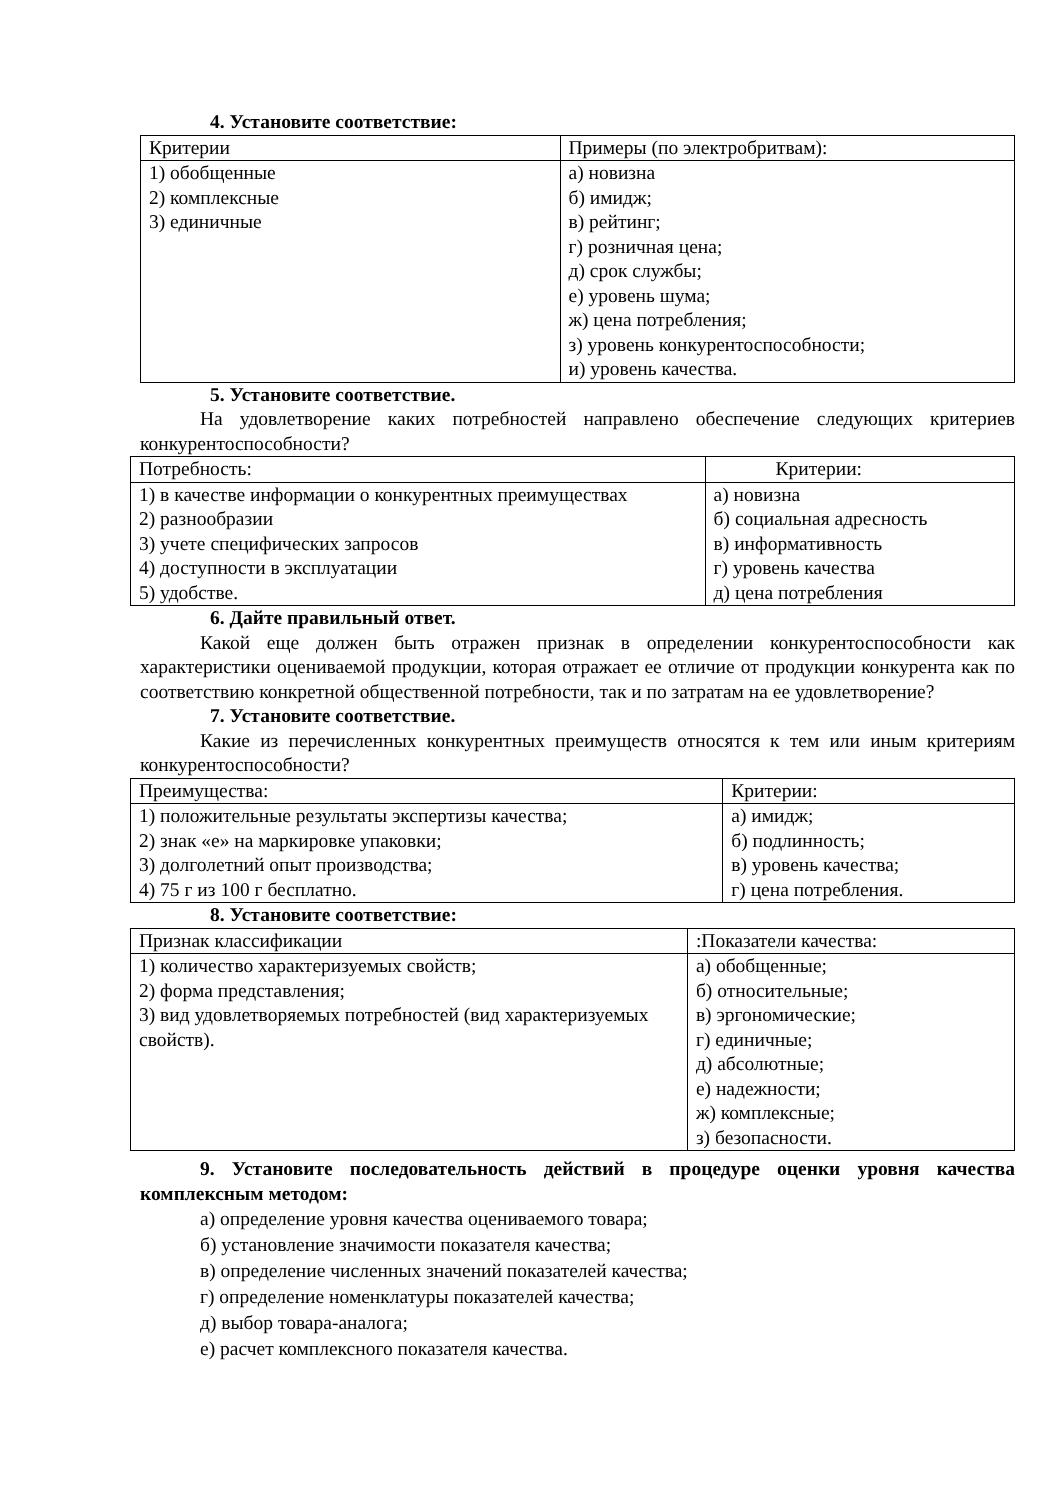4. Установите соответствие:
| Критерии | Примеры (по электробритвам): |
| 1) обобщенные 2) комплексные 3) единичные | а) новизна б) имидж; в) рейтинг; г) розничная цена; д) срок службы; е) уровень шума; ж) цена потребления; з) уровень конкурентоспособности; и) уровень качества. |
5. Установите соответствие.
На удовлетворение каких потребностей направлено обеспечение следующих критериев конкурентоспособности?
| Потребность: | Критерии: |
| 1) в качестве информации о конкурентных преимуществах 2) разнообразии 3) учете специфических запросов 4) доступности в эксплуатации 5) удобстве. | а) новизна б) социальная адресность в) информативность г) уровень качества д) цена потребления |
6. Дайте правильный ответ.
Какой еще должен быть отражен признак в определении конкурентоспособности как характеристики оцениваемой продукции, которая отражает ее отличие от продукции конкурента как по соответствию конкретной общественной потребности, так и по затратам на ее удовлетворение?
7. Установите соответствие.
Какие из перечисленных конкурентных преимуществ относятся к тем или иным критериям конкурентоспособности?
| Преимущества: | Критерии: |
| 1) положительные результаты экспертизы качества; 2) знак «е» на маркировке упаковки; 3) долголетний опыт производства; 4) 75 г из 100 г бесплатно. | а) имидж; б) подлинность; в) уровень качества; г) цена потребления. |
8. Установите соответствие:
| Признак классификации | :Показатели качества: |
| 1) количество характеризуемых свойств; 2) форма представления; 3) вид удовлетворяемых потребностей (вид характеризуемых свойств). | а) обобщенные; б) относительные; в) эргономические; г) единичные; д) абсолютные; е) надежности; ж) комплексные; з) безопасности. |
9. Установите последовательность действий в процедуре оценки уровня качества комплексным методом:
а) определение уровня качества оцениваемого товара;
б) установление значимости показателя качества;
в) определение численных значений показателей качества;
г) определение номенклатуры показателей качества;
д) выбор товара-аналога;
е) расчет комплексного показателя качества.